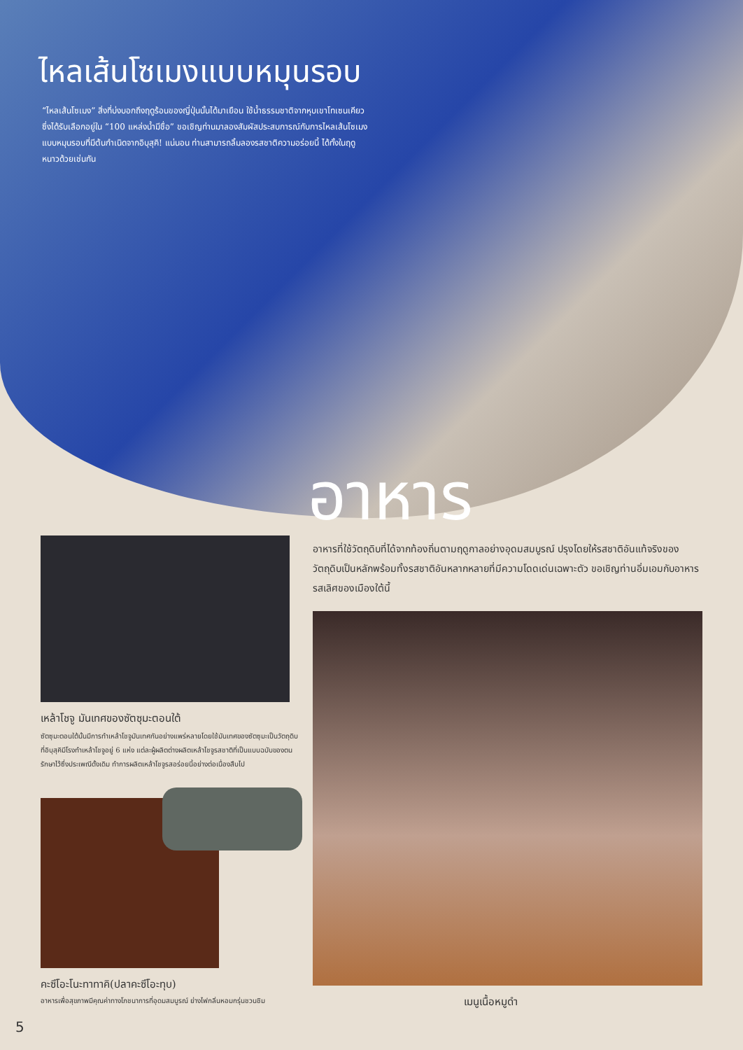ไหลเส้นโซเมงแบบหมุนรอบ
“ไหลเส้นโซเมง” สิ่งที่บ่งบอกถึงฤดูร้อนของญี่ปุ่นนั้นได้มาเยือน ใช้น้ำธรรมชาติจากหุบเขาโทเซนเคียวซึ่งได้รับเลือกอยู่ใน “100 แหล่งน้ำมีชื่อ” ขอเชิญท่านมาลองสัมผัสประสบการณ์กับการไหลเส้นโซเมงแบบหมุนรอบที่มีต้นกำเนิดจากอิบุสุคิ! แน่นอน ท่านสามารถลิ้มลองรสชาติความอร่อยนี้ ได้ทั้งในฤดูหนาวด้วยเช่นกัน
อาหาร
อาหารที่ใช้วัตถุดิบที่ได้จากท้องถิ่นตามฤดูกาลอย่างอุดมสมบูรณ์ ปรุงโดยให้รสชาติอันแท้จริงของวัตถุดิบเป็นหลักพร้อมทั้งรสชาติอันหลากหลายที่มีความโดดเด่นเฉพาะตัว ขอเชิญท่านอิ่มเอมกับอาหารรสเลิศของเมืองใต้นี้
เหล้าโชจู มันเทศของซัตซุมะตอนใต้
ซัตซุมะตอนใต้นั้นมีการทำเหล้าโชจูมันเทศกันอย่างแพร่หลายโดยใช้มันเทศของซัตซุมะเป็นวัตถุดิบ ที่อิบุสุคิมีโรงทำเหล้าโชจูอยู่ 6 แห่ง แต่ละผู้ผลิตต่างผลิตเหล้าโชจูรสชาติที่เป็นแบบฉบับของตนรักษาไว้ซึ่งประเพณีดั้งเดิม ทำการผลิตเหล้าโชจูรสอร่อยนี้อย่างต่อเนื่องสืบไป
คะซึโอะโนะทาทาคิ(ปลาคะซึโอะทุบ)
อาหารเพื่อสุขภาพมีคุณค่าทางโภชนาการที่อุดมสมบูรณ์ ย่างไฟกลิ่นหอมกรุ่นชวนชิม
เมนูเนื้อหมูดำ
5